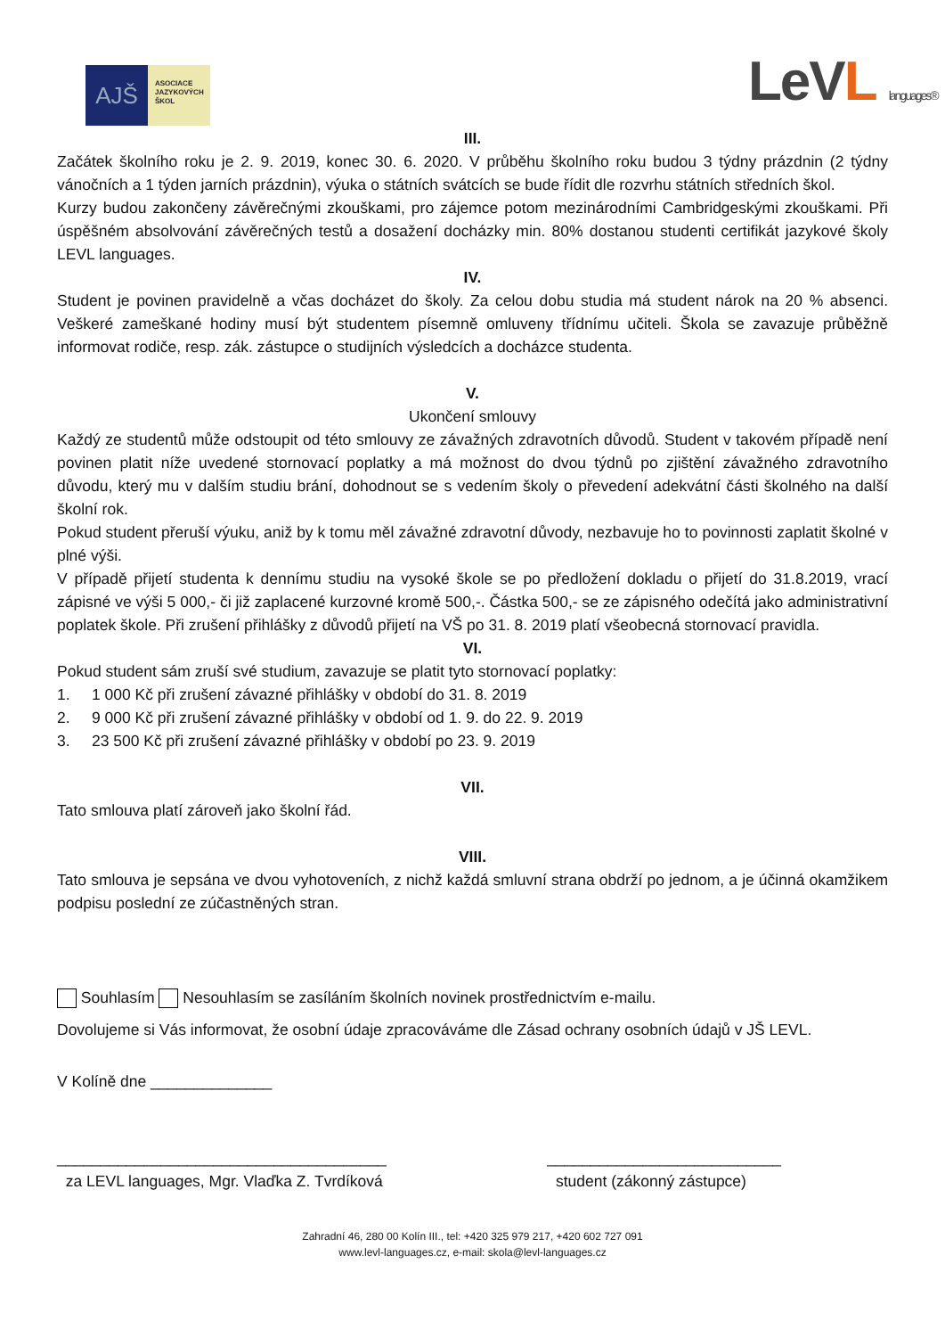AJŠ
ASOCIACE
JAZYKOVÝCH
ŠKOL
LeVL languages®
III.
Začátek školního roku je 2. 9. 2019, konec 30. 6. 2020. V průběhu školního roku budou 3 týdny prázdnin (2 týdny vánočních a 1 týden jarních prázdnin), výuka o státních svátcích se bude řídit dle rozvrhu státních středních škol.
Kurzy budou zakončeny závěrečnými zkouškami, pro zájemce potom mezinárodními Cambridgeskými zkouškami. Při úspěšném absolvování závěrečných testů a dosažení docházky min. 80% dostanou studenti certifikát jazykové školy LEVL languages.
IV.
Student je povinen pravidelně a včas docházet do školy. Za celou dobu studia má student nárok na 20 % absenci. Veškeré zameškané hodiny musí být studentem písemně omluveny třídnímu učiteli. Škola se zavazuje průběžně informovat rodiče, resp. zák. zástupce o studijních výsledcích a docházce studenta.
V.
Ukončení smlouvy
Každý ze studentů může odstoupit od této smlouvy ze závažných zdravotních důvodů. Student v takovém případě není povinen platit níže uvedené stornovací poplatky a má možnost do dvou týdnů po zjištění závažného zdravotního důvodu, který mu v dalším studiu brání, dohodnout se s vedením školy o převedení adekvátní části školného na další školní rok.
Pokud student přeruší výuku, aniž by k tomu měl závažné zdravotní důvody, nezbavuje ho to povinnosti zaplatit školné v plné výši.
V případě přijetí studenta k dennímu studiu na vysoké škole se po předložení dokladu o přijetí do 31.8.2019, vrací zápisné ve výši 5 000,- či již zaplacené kurzovné kromě 500,-. Částka 500,- se ze zápisného odečítá jako administrativní poplatek škole. Při zrušení přihlášky z důvodů přijetí na VŠ po 31. 8. 2019 platí všeobecná stornovací pravidla.
VI.
Pokud student sám zruší své studium, zavazuje se platit tyto stornovací poplatky:
1. 1 000 Kč při zrušení závazné přihlášky v období do 31. 8. 2019
2. 9 000 Kč při zrušení závazné přihlášky v období od 1. 9. do 22. 9. 2019
3. 23 500 Kč při zrušení závazné přihlášky v období po 23. 9. 2019
VII.
Tato smlouva platí zároveň jako školní řád.
VIII.
Tato smlouva je sepsána ve dvou vyhotoveních, z nichž každá smluvní strana obdrží po jednom, a je účinná okamžikem podpisu poslední ze zúčastněných stran.
Souhlasím Nesouhlasím se zasíláním školních novinek prostřednictvím e-mailu.
Dovolujeme si Vás informovat, že osobní údaje zpracováváme dle Zásad ochrany osobních údajů v JŠ LEVL.
V Kolíně dne ______________
______________________________________
za LEVL languages, Mgr. Vlaďka Z. Tvrdíková
___________________________
student (zákonný zástupce)
Zahradní 46, 280 00 Kolín III., tel: +420 325 979 217, +420 602 727 091
www.levl-languages.cz, e-mail: skola@levl-languages.cz